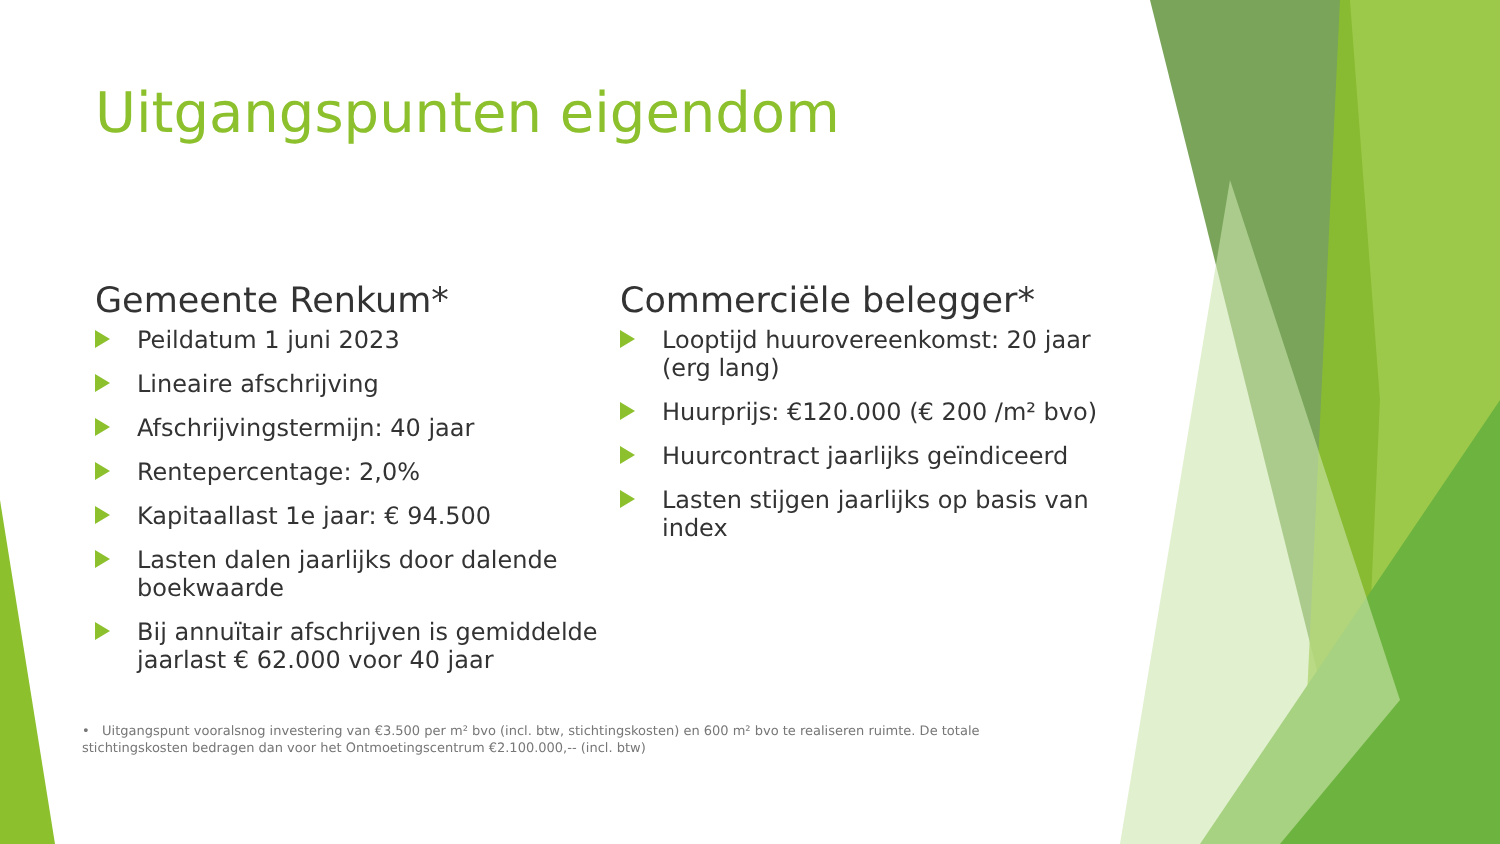Uitgangspunten eigendom
Gemeente Renkum*
Peildatum 1 juni 2023
Lineaire afschrijving
Afschrijvingstermijn: 40 jaar
Rentepercentage: 2,0%
Kapitaallast 1e jaar: € 94.500
Lasten dalen jaarlijks door dalende boekwaarde
Bij annuïtair afschrijven is gemiddelde jaarlast € 62.000 voor 40 jaar
Commerciële belegger*
Looptijd huurovereenkomst: 20 jaar (erg lang)
Huurprijs: €120.000 (€ 200 /m² bvo)
Huurcontract jaarlijks geïndiceerd
Lasten stijgen jaarlijks op basis van index
• Uitgangspunt vooralsnog investering van €3.500 per m² bvo (incl. btw, stichtingskosten) en 600 m² bvo te realiseren ruimte. De totale stichtingskosten bedragen dan voor het Ontmoetingscentrum €2.100.000,-- (incl. btw)